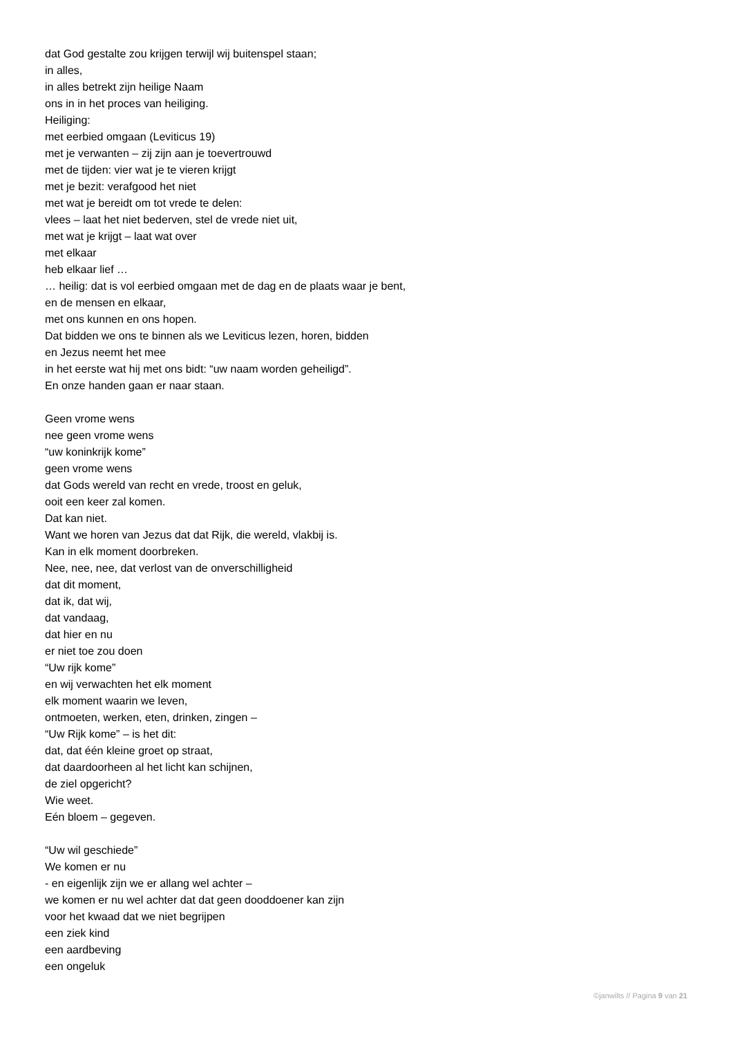dat God gestalte zou krijgen terwijl wij buitenspel staan;
in alles,
in alles betrekt zijn heilige Naam
ons in in het proces van heiliging.
Heiliging:
met eerbied omgaan (Leviticus 19)
met je verwanten – zij zijn aan je toevertrouwd
met de tijden: vier wat je te vieren krijgt
met je bezit: verafgood het niet
met wat je bereidt om tot vrede te delen:
vlees – laat het niet bederven, stel de vrede niet uit,
met wat je krijgt – laat wat over
met elkaar
heb elkaar lief …
… heilig: dat is vol eerbied omgaan met de dag en de plaats waar je bent,
en de mensen en elkaar,
met ons kunnen en ons hopen.
Dat bidden we ons te binnen als we Leviticus lezen, horen, bidden
en Jezus neemt het mee
in het eerste wat hij met ons bidt: “uw naam worden geheiligd”.
En onze handen gaan er naar staan.
Geen vrome wens
nee geen vrome wens
“uw koninkrijk kome”
geen vrome wens
dat Gods wereld van recht en vrede, troost en geluk,
ooit een keer zal komen.
Dat kan niet.
Want we horen van Jezus dat dat Rijk, die wereld, vlakbij is.
Kan in elk moment doorbreken.
Nee, nee, nee, dat verlost van de onverschilligheid
dat dit moment,
dat ik, dat wij,
dat vandaag,
dat hier en nu
er niet toe zou doen
“Uw rijk kome”
en wij verwachten het elk moment
elk moment waarin we leven,
ontmoeten, werken, eten, drinken, zingen –
“Uw Rijk kome” – is het dit:
dat, dat één kleine groet op straat,
dat daardoorheen al het licht kan schijnen,
de ziel opgericht?
Wie weet.
Eén bloem – gegeven.
“Uw wil geschiede”
We komen er nu
- en eigenlijk zijn we er allang wel achter –
we komen er nu wel achter dat dat geen dooddoener kan zijn
voor het kwaad dat we niet begrijpen
een ziek kind
een aardbeving
een ongeluk
©janwilts // Pagina 9 van 21